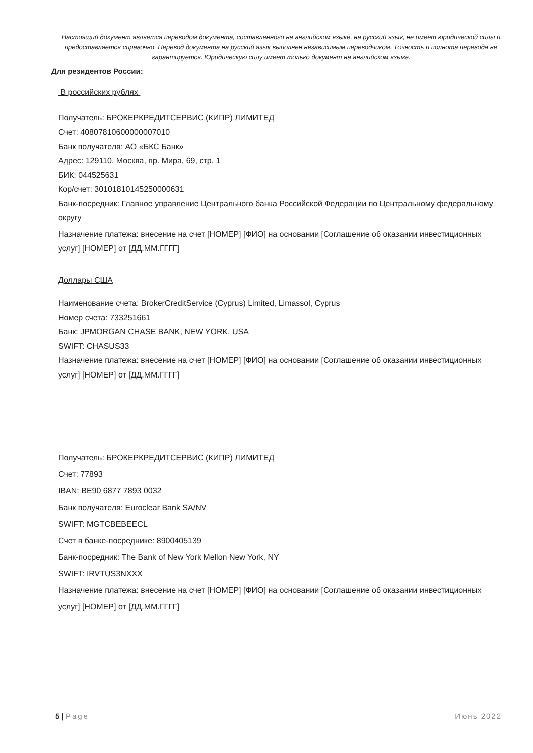Настоящий документ является переводом документа, составленного на английском языке, на русский язык, не имеет юридической силы и предоставляется справочно. Перевод документа на русский язык выполнен независимым переводчиком. Точность и полнота перевода не гарантируется. Юридическую силу имеет только документ на английском языке.
Для резидентов России:
В российских рублях
Получатель: БРОКЕРКРЕДИТСЕРВИС (КИПР) ЛИМИТЕД
Счет: 40807810600000007010
Банк получателя: АО «БКС Банк»
Адрес: 129110, Москва, пр. Мира, 69, стр. 1
БИК: 044525631
Кор/счет: 30101810145250000631
Банк-посредник: Главное управление Центрального банка Российской Федерации по Центральному федеральному округу
Назначение платежа: внесение на счет [НОМЕР] [ФИО] на основании [Соглашение об оказании инвестиционных услуг] [НОМЕР] от [ДД.ММ.ГГГГ]
Доллары США
Наименование счета: BrokerCreditService (Cyprus) Limited, Limassol, Cyprus
Номер счета: 733251661
Банк: JPMORGAN CHASE BANK, NEW YORK, USA
SWIFT: CHASUS33
Назначение платежа: внесение на счет [НОМЕР] [ФИО] на основании [Соглашение об оказании инвестиционных услуг] [НОМЕР] от [ДД.ММ.ГГГГ]
Получатель: БРОКЕРКРЕДИТСЕРВИС (КИПР) ЛИМИТЕД
Счет: 77893
IBAN: BE90 6877 7893 0032
Банк получателя: Euroclear Bank SA/NV
SWIFT: MGTCBEBEECL
Счет в банке-посреднике: 8900405139
Банк-посредник: The Bank of New York Mellon New York, NY
SWIFT: IRVTUS3NXXX
Назначение платежа: внесение на счет [НОМЕР] [ФИО] на основании [Соглашение об оказании инвестиционных услуг] [НОМЕР] от [ДД.ММ.ГГГГ]
5 | Page Июнь 2022